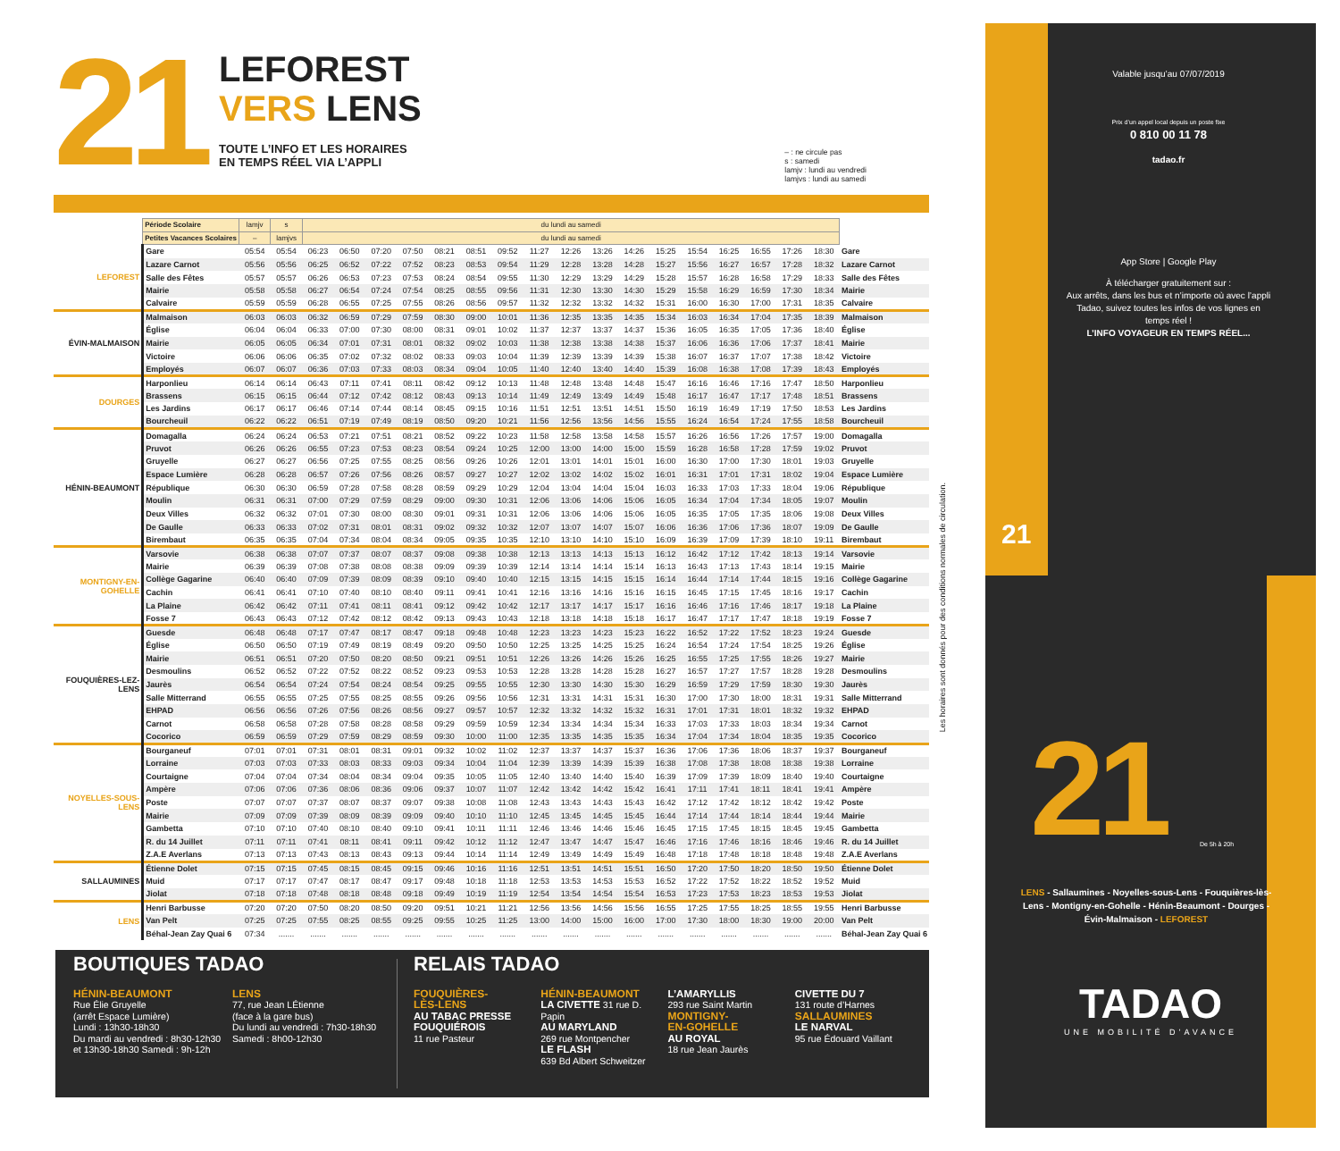21
LEFOREST
VERS LENS
TOUTE L’INFO ET LES HORAIRES
EN TEMPS RÉEL VIA L’APPLI
– : ne circule pas
s : samedi
lamjv : lundi au vendredi
lamjvs : lundi au samedi
| | Période Scolaire | lamjv | s | du lundi au samedi | | | | | | | | | | | | | | | | | |
| | Petites Vacances Scolaires | – | lamjvs | du lundi au samedi | | | | | | | | | | | | | | | | | |
| LEFOREST | Gare | 05:54 | 05:54 | 06:23 | 06:50 | 07:20 | 07:50 | 08:21 | 08:51 | 09:52 | 11:27 | 12:26 | 13:26 | 14:26 | 15:25 | 15:54 | 16:25 | 16:55 | 17:26 | 18:30 | Gare |
| | Lazare Carnot | 05:56 | 05:56 | 06:25 | 06:52 | 07:22 | 07:52 | 08:23 | 08:53 | 09:54 | 11:29 | 12:28 | 13:28 | 14:28 | 15:27 | 15:56 | 16:27 | 16:57 | 17:28 | 18:32 | Lazare Carnot |
| | Salle des Fêtes | 05:57 | 05:57 | 06:26 | 06:53 | 07:23 | 07:53 | 08:24 | 08:54 | 09:55 | 11:30 | 12:29 | 13:29 | 14:29 | 15:28 | 15:57 | 16:28 | 16:58 | 17:29 | 18:33 | Salle des Fêtes |
| | Mairie | 05:58 | 05:58 | 06:27 | 06:54 | 07:24 | 07:54 | 08:25 | 08:55 | 09:56 | 11:31 | 12:30 | 13:30 | 14:30 | 15:29 | 15:58 | 16:29 | 16:59 | 17:30 | 18:34 | Mairie |
| | Calvaire | 05:59 | 05:59 | 06:28 | 06:55 | 07:25 | 07:55 | 08:26 | 08:56 | 09:57 | 11:32 | 12:32 | 13:32 | 14:32 | 15:31 | 16:00 | 16:30 | 17:00 | 17:31 | 18:35 | Calvaire |
| ÉVIN-MALMAISON | Malmaison | 06:03 | 06:03 | 06:32 | 06:59 | 07:29 | 07:59 | 08:30 | 09:00 | 10:01 | 11:36 | 12:35 | 13:35 | 14:35 | 15:34 | 16:03 | 16:34 | 17:04 | 17:35 | 18:39 | Malmaison |
| | Église | 06:04 | 06:04 | 06:33 | 07:00 | 07:30 | 08:00 | 08:31 | 09:01 | 10:02 | 11:37 | 12:37 | 13:37 | 14:37 | 15:36 | 16:05 | 16:35 | 17:05 | 17:36 | 18:40 | Église |
| | Mairie | 06:05 | 06:05 | 06:34 | 07:01 | 07:31 | 08:01 | 08:32 | 09:02 | 10:03 | 11:38 | 12:38 | 13:38 | 14:38 | 15:37 | 16:06 | 16:36 | 17:06 | 17:37 | 18:41 | Mairie |
| | Victoire | 06:06 | 06:06 | 06:35 | 07:02 | 07:32 | 08:02 | 08:33 | 09:03 | 10:04 | 11:39 | 12:39 | 13:39 | 14:39 | 15:38 | 16:07 | 16:37 | 17:07 | 17:38 | 18:42 | Victoire |
| | Employés | 06:07 | 06:07 | 06:36 | 07:03 | 07:33 | 08:03 | 08:34 | 09:04 | 10:05 | 11:40 | 12:40 | 13:40 | 14:40 | 15:39 | 16:08 | 16:38 | 17:08 | 17:39 | 18:43 | Employés |
| DOURGES | Harponlieu | 06:14 | 06:14 | 06:43 | 07:11 | 07:41 | 08:11 | 08:42 | 09:12 | 10:13 | 11:48 | 12:48 | 13:48 | 14:48 | 15:47 | 16:16 | 16:46 | 17:16 | 17:47 | 18:50 | Harponlieu |
| | Brassens | 06:15 | 06:15 | 06:44 | 07:12 | 07:42 | 08:12 | 08:43 | 09:13 | 10:14 | 11:49 | 12:49 | 13:49 | 14:49 | 15:48 | 16:17 | 16:47 | 17:17 | 17:48 | 18:51 | Brassens |
| | Les Jardins | 06:17 | 06:17 | 06:46 | 07:14 | 07:44 | 08:14 | 08:45 | 09:15 | 10:16 | 11:51 | 12:51 | 13:51 | 14:51 | 15:50 | 16:19 | 16:49 | 17:19 | 17:50 | 18:53 | Les Jardins |
| | Bourcheuil | 06:22 | 06:22 | 06:51 | 07:19 | 07:49 | 08:19 | 08:50 | 09:20 | 10:21 | 11:56 | 12:56 | 13:56 | 14:56 | 15:55 | 16:24 | 16:54 | 17:24 | 17:55 | 18:58 | Bourcheuil |
| HÉNIN-BEAUMONT | Domagalla | 06:24 | 06:24 | 06:53 | 07:21 | 07:51 | 08:21 | 08:52 | 09:22 | 10:23 | 11:58 | 12:58 | 13:58 | 14:58 | 15:57 | 16:26 | 16:56 | 17:26 | 17:57 | 19:00 | Domagalla |
| | Pruvot | 06:26 | 06:26 | 06:55 | 07:23 | 07:53 | 08:23 | 08:54 | 09:24 | 10:25 | 12:00 | 13:00 | 14:00 | 15:00 | 15:59 | 16:28 | 16:58 | 17:28 | 17:59 | 19:02 | Pruvot |
| | Gruyelle | 06:27 | 06:27 | 06:56 | 07:25 | 07:55 | 08:25 | 08:56 | 09:26 | 10:26 | 12:01 | 13:01 | 14:01 | 15:01 | 16:00 | 16:30 | 17:00 | 17:30 | 18:01 | 19:03 | Gruyelle |
| | Espace Lumière | 06:28 | 06:28 | 06:57 | 07:26 | 07:56 | 08:26 | 08:57 | 09:27 | 10:27 | 12:02 | 13:02 | 14:02 | 15:02 | 16:01 | 16:31 | 17:01 | 17:31 | 18:02 | 19:04 | Espace Lumière |
| | République | 06:30 | 06:30 | 06:59 | 07:28 | 07:58 | 08:28 | 08:59 | 09:29 | 10:29 | 12:04 | 13:04 | 14:04 | 15:04 | 16:03 | 16:33 | 17:03 | 17:33 | 18:04 | 19:06 | République |
| | Moulin | 06:31 | 06:31 | 07:00 | 07:29 | 07:59 | 08:29 | 09:00 | 09:30 | 10:31 | 12:06 | 13:06 | 14:06 | 15:06 | 16:05 | 16:34 | 17:04 | 17:34 | 18:05 | 19:07 | Moulin |
| | Deux Villes | 06:32 | 06:32 | 07:01 | 07:30 | 08:00 | 08:30 | 09:01 | 09:31 | 10:31 | 12:06 | 13:06 | 14:06 | 15:06 | 16:05 | 16:35 | 17:05 | 17:35 | 18:06 | 19:08 | Deux Villes |
| | De Gaulle | 06:33 | 06:33 | 07:02 | 07:31 | 08:01 | 08:31 | 09:02 | 09:32 | 10:32 | 12:07 | 13:07 | 14:07 | 15:07 | 16:06 | 16:36 | 17:06 | 17:36 | 18:07 | 19:09 | De Gaulle |
| | Birembaut | 06:35 | 06:35 | 07:04 | 07:34 | 08:04 | 08:34 | 09:05 | 09:35 | 10:35 | 12:10 | 13:10 | 14:10 | 15:10 | 16:09 | 16:39 | 17:09 | 17:39 | 18:10 | 19:11 | Birembaut |
| MONTIGNY-EN- GOHELLE | Varsovie | 06:38 | 06:38 | 07:07 | 07:37 | 08:07 | 08:37 | 09:08 | 09:38 | 10:38 | 12:13 | 13:13 | 14:13 | 15:13 | 16:12 | 16:42 | 17:12 | 17:42 | 18:13 | 19:14 | Varsovie |
| | Mairie | 06:39 | 06:39 | 07:08 | 07:38 | 08:08 | 08:38 | 09:09 | 09:39 | 10:39 | 12:14 | 13:14 | 14:14 | 15:14 | 16:13 | 16:43 | 17:13 | 17:43 | 18:14 | 19:15 | Mairie |
| | Collège Gagarine | 06:40 | 06:40 | 07:09 | 07:39 | 08:09 | 08:39 | 09:10 | 09:40 | 10:40 | 12:15 | 13:15 | 14:15 | 15:15 | 16:14 | 16:44 | 17:14 | 17:44 | 18:15 | 19:16 | Collège Gagarine |
| | Cachin | 06:41 | 06:41 | 07:10 | 07:40 | 08:10 | 08:40 | 09:11 | 09:41 | 10:41 | 12:16 | 13:16 | 14:16 | 15:16 | 16:15 | 16:45 | 17:15 | 17:45 | 18:16 | 19:17 | Cachin |
| | La Plaine | 06:42 | 06:42 | 07:11 | 07:41 | 08:11 | 08:41 | 09:12 | 09:42 | 10:42 | 12:17 | 13:17 | 14:17 | 15:17 | 16:16 | 16:46 | 17:16 | 17:46 | 18:17 | 19:18 | La Plaine |
| | Fosse 7 | 06:43 | 06:43 | 07:12 | 07:42 | 08:12 | 08:42 | 09:13 | 09:43 | 10:43 | 12:18 | 13:18 | 14:18 | 15:18 | 16:17 | 16:47 | 17:17 | 17:47 | 18:18 | 19:19 | Fosse 7 |
| FOUQUIÈRES-LEZ- LENS | Guesde | 06:48 | 06:48 | 07:17 | 07:47 | 08:17 | 08:47 | 09:18 | 09:48 | 10:48 | 12:23 | 13:23 | 14:23 | 15:23 | 16:22 | 16:52 | 17:22 | 17:52 | 18:23 | 19:24 | Guesde |
| | Église | 06:50 | 06:50 | 07:19 | 07:49 | 08:19 | 08:49 | 09:20 | 09:50 | 10:50 | 12:25 | 13:25 | 14:25 | 15:25 | 16:24 | 16:54 | 17:24 | 17:54 | 18:25 | 19:26 | Église |
| | Mairie | 06:51 | 06:51 | 07:20 | 07:50 | 08:20 | 08:50 | 09:21 | 09:51 | 10:51 | 12:26 | 13:26 | 14:26 | 15:26 | 16:25 | 16:55 | 17:25 | 17:55 | 18:26 | 19:27 | Mairie |
| | Desmoulins | 06:52 | 06:52 | 07:22 | 07:52 | 08:22 | 08:52 | 09:23 | 09:53 | 10:53 | 12:28 | 13:28 | 14:28 | 15:28 | 16:27 | 16:57 | 17:27 | 17:57 | 18:28 | 19:28 | Desmoulins |
| | Jaurès | 06:54 | 06:54 | 07:24 | 07:54 | 08:24 | 08:54 | 09:25 | 09:55 | 10:55 | 12:30 | 13:30 | 14:30 | 15:30 | 16:29 | 16:59 | 17:29 | 17:59 | 18:30 | 19:30 | Jaurès |
| | Salle Mitterrand | 06:55 | 06:55 | 07:25 | 07:55 | 08:25 | 08:55 | 09:26 | 09:56 | 10:56 | 12:31 | 13:31 | 14:31 | 15:31 | 16:30 | 17:00 | 17:30 | 18:00 | 18:31 | 19:31 | Salle Mitterrand |
| | EHPAD | 06:56 | 06:56 | 07:26 | 07:56 | 08:26 | 08:56 | 09:27 | 09:57 | 10:57 | 12:32 | 13:32 | 14:32 | 15:32 | 16:31 | 17:01 | 17:31 | 18:01 | 18:32 | 19:32 | EHPAD |
| | Carnot | 06:58 | 06:58 | 07:28 | 07:58 | 08:28 | 08:58 | 09:29 | 09:59 | 10:59 | 12:34 | 13:34 | 14:34 | 15:34 | 16:33 | 17:03 | 17:33 | 18:03 | 18:34 | 19:34 | Carnot |
| | Cocorico | 06:59 | 06:59 | 07:29 | 07:59 | 08:29 | 08:59 | 09:30 | 10:00 | 11:00 | 12:35 | 13:35 | 14:35 | 15:35 | 16:34 | 17:04 | 17:34 | 18:04 | 18:35 | 19:35 | Cocorico |
| NOYELLES-SOUS- LENS | Bourganeuf | 07:01 | 07:01 | 07:31 | 08:01 | 08:31 | 09:01 | 09:32 | 10:02 | 11:02 | 12:37 | 13:37 | 14:37 | 15:37 | 16:36 | 17:06 | 17:36 | 18:06 | 18:37 | 19:37 | Bourganeuf |
| | Lorraine | 07:03 | 07:03 | 07:33 | 08:03 | 08:33 | 09:03 | 09:34 | 10:04 | 11:04 | 12:39 | 13:39 | 14:39 | 15:39 | 16:38 | 17:08 | 17:38 | 18:08 | 18:38 | 19:38 | Lorraine |
| | Courtaigne | 07:04 | 07:04 | 07:34 | 08:04 | 08:34 | 09:04 | 09:35 | 10:05 | 11:05 | 12:40 | 13:40 | 14:40 | 15:40 | 16:39 | 17:09 | 17:39 | 18:09 | 18:40 | 19:40 | Courtaigne |
| | Ampère | 07:06 | 07:06 | 07:36 | 08:06 | 08:36 | 09:06 | 09:37 | 10:07 | 11:07 | 12:42 | 13:42 | 14:42 | 15:42 | 16:41 | 17:11 | 17:41 | 18:11 | 18:41 | 19:41 | Ampère |
| | Poste | 07:07 | 07:07 | 07:37 | 08:07 | 08:37 | 09:07 | 09:38 | 10:08 | 11:08 | 12:43 | 13:43 | 14:43 | 15:43 | 16:42 | 17:12 | 17:42 | 18:12 | 18:42 | 19:42 | Poste |
| | Mairie | 07:09 | 07:09 | 07:39 | 08:09 | 08:39 | 09:09 | 09:40 | 10:10 | 11:10 | 12:45 | 13:45 | 14:45 | 15:45 | 16:44 | 17:14 | 17:44 | 18:14 | 18:44 | 19:44 | Mairie |
| | Gambetta | 07:10 | 07:10 | 07:40 | 08:10 | 08:40 | 09:10 | 09:41 | 10:11 | 11:11 | 12:46 | 13:46 | 14:46 | 15:46 | 16:45 | 17:15 | 17:45 | 18:15 | 18:45 | 19:45 | Gambetta |
| | R. du 14 Juillet | 07:11 | 07:11 | 07:41 | 08:11 | 08:41 | 09:11 | 09:42 | 10:12 | 11:12 | 12:47 | 13:47 | 14:47 | 15:47 | 16:46 | 17:16 | 17:46 | 18:16 | 18:46 | 19:46 | R. du 14 Juillet |
| | Z.A.E Averlans | 07:13 | 07:13 | 07:43 | 08:13 | 08:43 | 09:13 | 09:44 | 10:14 | 11:14 | 12:49 | 13:49 | 14:49 | 15:49 | 16:48 | 17:18 | 17:48 | 18:18 | 18:48 | 19:48 | Z.A.E Averlans |
| SALLAUMINES | Étienne Dolet | 07:15 | 07:15 | 07:45 | 08:15 | 08:45 | 09:15 | 09:46 | 10:16 | 11:16 | 12:51 | 13:51 | 14:51 | 15:51 | 16:50 | 17:20 | 17:50 | 18:20 | 18:50 | 19:50 | Étienne Dolet |
| | Muid | 07:17 | 07:17 | 07:47 | 08:17 | 08:47 | 09:17 | 09:48 | 10:18 | 11:18 | 12:53 | 13:53 | 14:53 | 15:53 | 16:52 | 17:22 | 17:52 | 18:22 | 18:52 | 19:52 | Muid |
| | Jiolat | 07:18 | 07:18 | 07:48 | 08:18 | 08:48 | 09:18 | 09:49 | 10:19 | 11:19 | 12:54 | 13:54 | 14:54 | 15:54 | 16:53 | 17:23 | 17:53 | 18:23 | 18:53 | 19:53 | Jiolat |
| LENS | Henri Barbusse | 07:20 | 07:20 | 07:50 | 08:20 | 08:50 | 09:20 | 09:51 | 10:21 | 11:21 | 12:56 | 13:56 | 14:56 | 15:56 | 16:55 | 17:25 | 17:55 | 18:25 | 18:55 | 19:55 | Henri Barbusse |
| | Van Pelt | 07:25 | 07:25 | 07:55 | 08:25 | 08:55 | 09:25 | 09:55 | 10:25 | 11:25 | 13:00 | 14:00 | 15:00 | 16:00 | 17:00 | 17:30 | 18:00 | 18:30 | 19:00 | 20:00 | Van Pelt |
| | Béhal-Jean Zay Quai 6 | 07:34 | ....... | ....... | ....... | ....... | ....... | ....... | ....... | ....... | ....... | ....... | ....... | ....... | ....... | ....... | ....... | ....... | ....... | ....... | Béhal-Jean Zay Quai 6 |
Les horaires sont donnés pour des conditions normales de circulation.
BOUTIQUES TADAO
HÉNIN-BEAUMONT
Rue Élie Gruyelle
(arrêt Espace Lumière)
Lundi : 13h30-18h30
Du mardi au vendredi : 8h30-12h30
et 13h30-18h30 Samedi : 9h-12h
LENS
77, rue Jean LÉtienne
(face à la gare bus)
Du lundi au vendredi : 7h30-18h30
Samedi : 8h00-12h30
RELAIS TADAO
FOUQUIÈRES-
LÈS-LENS
AU TABAC PRESSE FOUQUIÉROIS
11 rue Pasteur
HÉNIN-BEAUMONT
LA CIVETTE 31 rue D. Papin
AU MARYLAND
269 rue Montpencher
LE FLASH
639 Bd Albert Schweitzer
L’AMARYLLIS
293 rue Saint Martin
MONTIGNY-
EN-GOHELLE
AU ROYAL
18 rue Jean Jaurès
CIVETTE DU 7
131 route d’Harnes
SALLAUMINES
LE NARVAL
95 rue Édouard Vaillant
Valable jusqu’au 07/07/2019
Prix d’un appel local depuis un poste fixe
0 810 00 11 78
tadao.fr
App Store | Google Play
À télécharger gratuitement sur :
Aux arrêts, dans les bus et n’importe où avec l’appli Tadao, suivez toutes les infos de vos lignes en temps réel !
L’INFO VOYAGEUR EN TEMPS RÉEL...
21
21 De 5h à 20h
LENS - Sallaumines - Noyelles-sous-Lens - Fouquières-lès-Lens - Montigny-en-Gohelle - Hénin-Beaumont - Dourges - Évin-Malmaison - LEFOREST
TADAO
UNE MOBILITÉ D’AVANCE